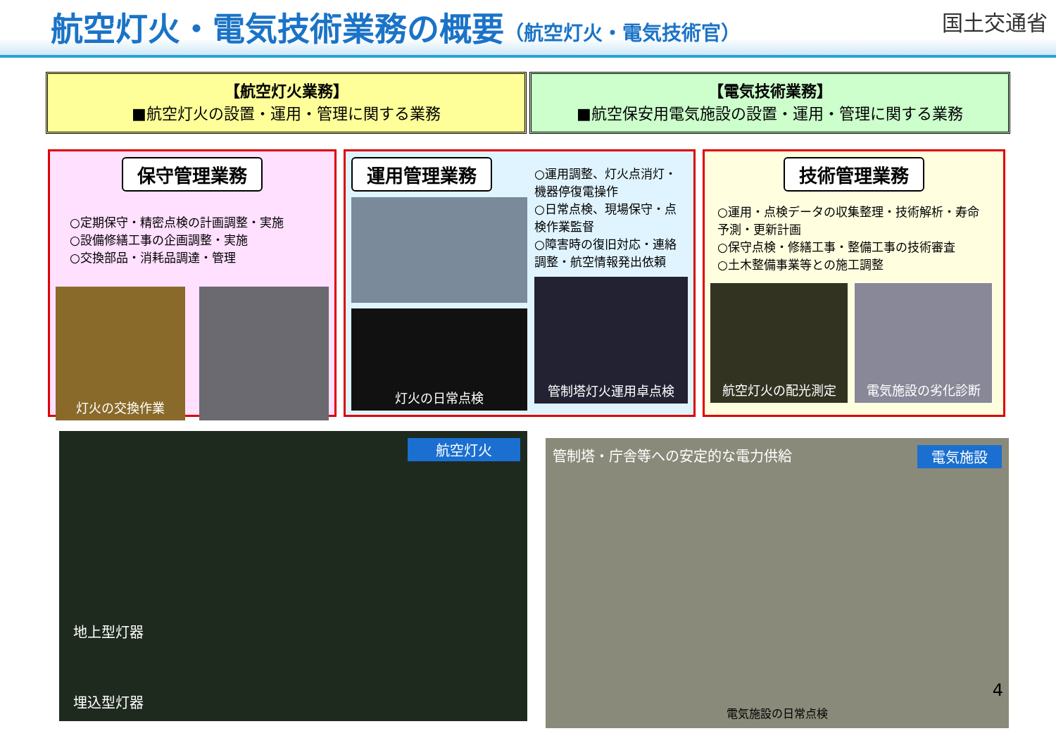航空灯火・電気技術業務の概要（航空灯火・電気技術官）
国土交通省
【航空灯火業務】
■航空灯火の設置・運用・管理に関する業務
【電気技術業務】
■航空保安用電気施設の設置・運用・管理に関する業務
保守管理業務
○定期保守・精密点検の計画調整・実施
○設備修繕工事の企画調整・実施
○交換部品・消耗品調達・管理
灯火の交換作業
運用管理業務
灯火の日常点検
○運用調整、灯火点消灯・機器停復電操作
○日常点検、現場保守・点検作業監督
○障害時の復旧対応・連絡調整・航空情報発出依頼
管制塔灯火運用卓点検
技術管理業務
○運用・点検データの収集整理・技術解析・寿命予測・更新計画
○保守点検・修繕工事・整備工事の技術審査
○土木整備事業等との施工調整
航空灯火の配光測定 電気施設の劣化診断
航空灯火
地上型灯器
埋込型灯器
管制塔・庁舎等への安定的な電力供給 電気施設
電気施設の日常点検
4